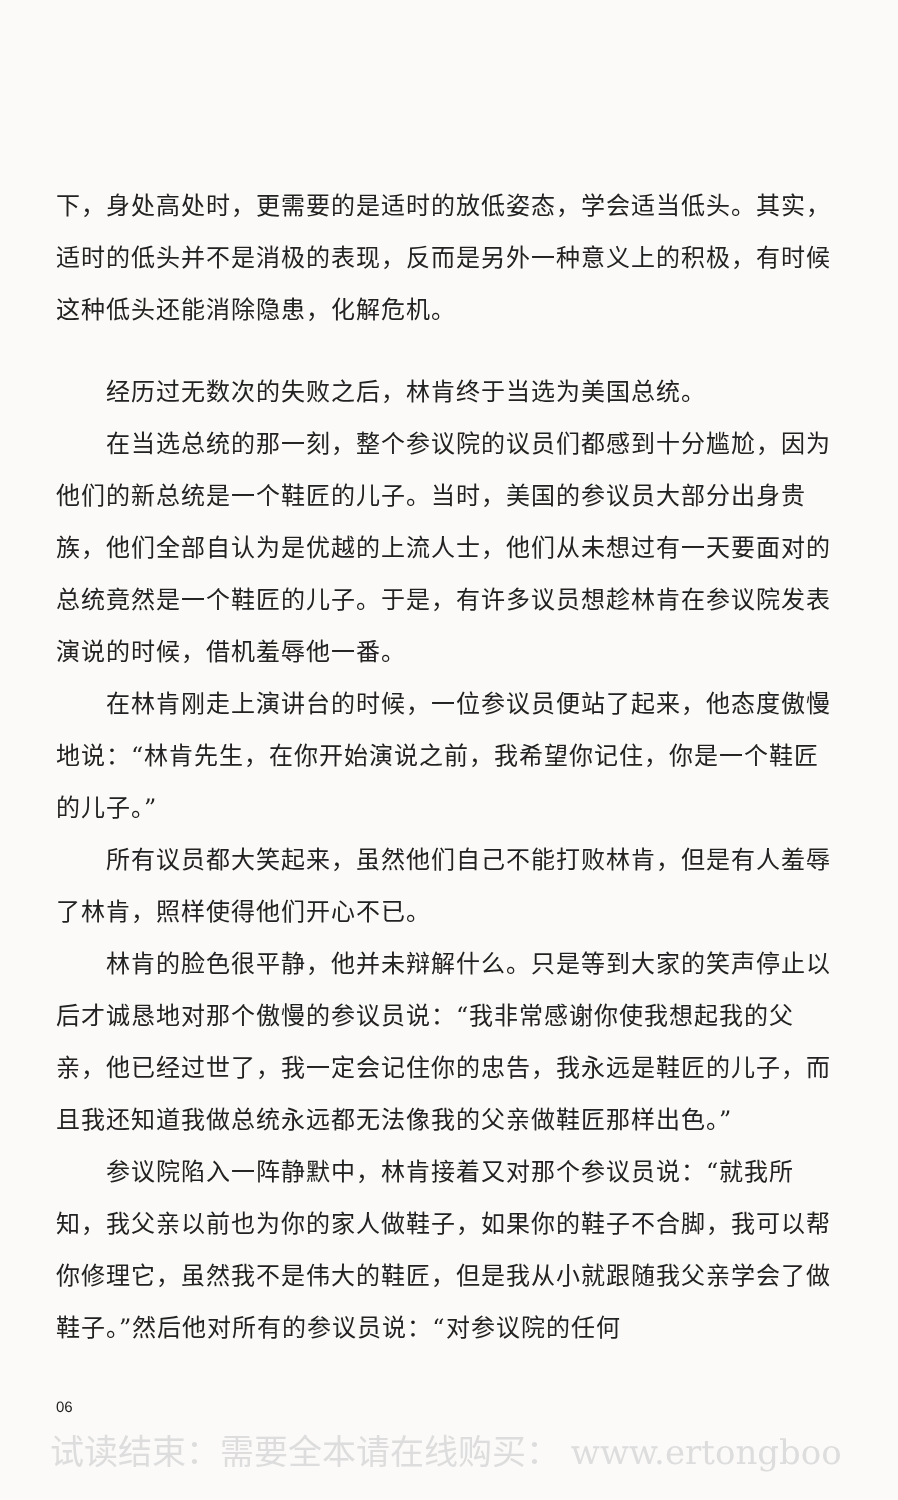下，身处高处时，更需要的是适时的放低姿态，学会适当低头。其实，适时的低头并不是消极的表现，反而是另外一种意义上的积极，有时候这种低头还能消除隐患，化解危机。
经历过无数次的失败之后，林肯终于当选为美国总统。
在当选总统的那一刻，整个参议院的议员们都感到十分尴尬，因为他们的新总统是一个鞋匠的儿子。当时，美国的参议员大部分出身贵族，他们全部自认为是优越的上流人士，他们从未想过有一天要面对的总统竟然是一个鞋匠的儿子。于是，有许多议员想趁林肯在参议院发表演说的时候，借机羞辱他一番。
在林肯刚走上演讲台的时候，一位参议员便站了起来，他态度傲慢地说：“林肯先生，在你开始演说之前，我希望你记住，你是一个鞋匠的儿子。”
所有议员都大笑起来，虽然他们自己不能打败林肯，但是有人羞辱了林肯，照样使得他们开心不已。
林肯的脸色很平静，他并未辩解什么。只是等到大家的笑声停止以后才诚恳地对那个傲慢的参议员说：“我非常感谢你使我想起我的父亲，他已经过世了，我一定会记住你的忠告，我永远是鞋匠的儿子，而且我还知道我做总统永远都无法像我的父亲做鞋匠那样出色。”
参议院陷入一阵静默中，林肯接着又对那个参议员说：“就我所知，我父亲以前也为你的家人做鞋子，如果你的鞋子不合脚，我可以帮你修理它，虽然我不是伟大的鞋匠，但是我从小就跟随我父亲学会了做鞋子。”然后他对所有的参议员说：“对参议院的任何
06
试读结束：需要全本请在线购买： www.ertongboo